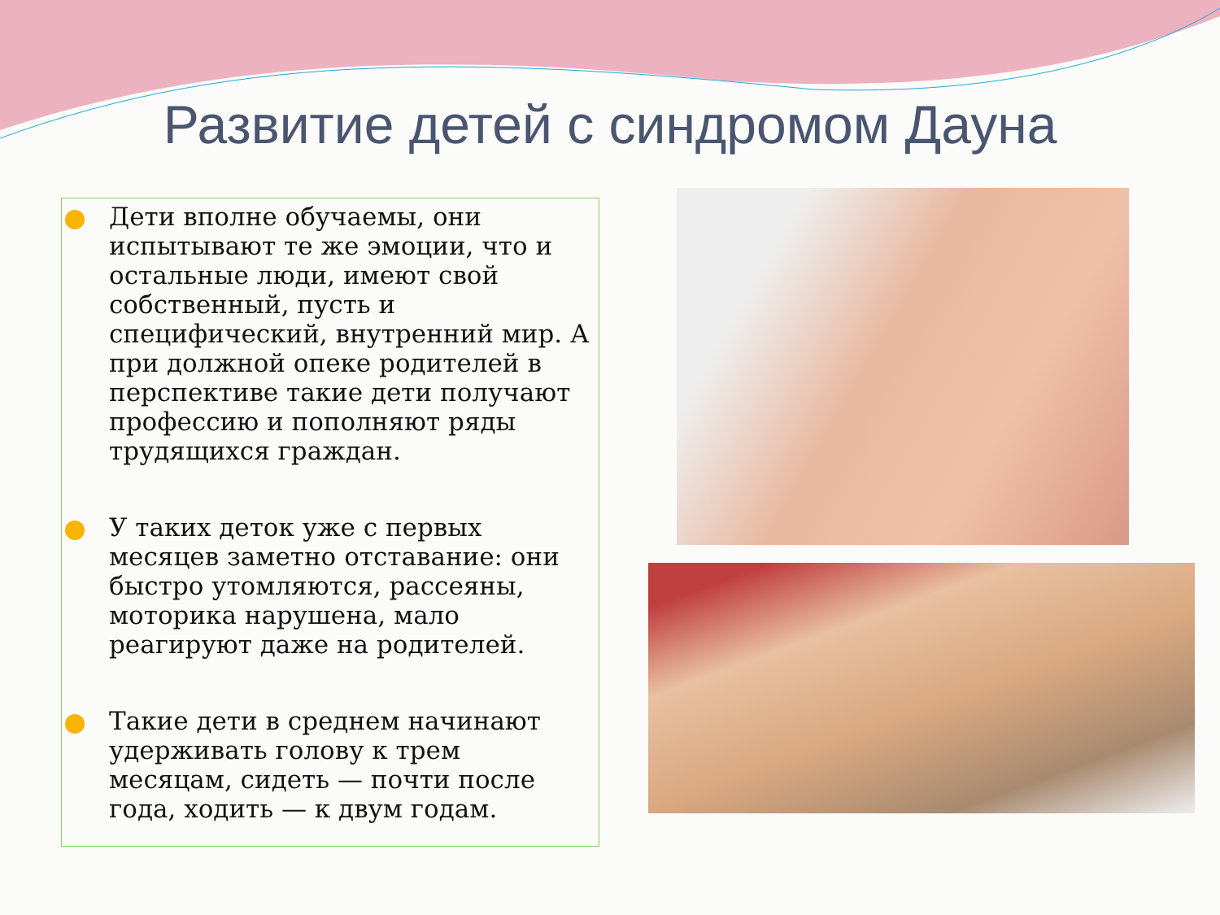Развитие детей с синдромом Дауна
Дети вполне обучаемы, они испытывают те же эмоции, что и остальные люди, имеют свой собственный, пусть и специфический, внутренний мир. А при должной опеке родителей в перспективе такие дети получают профессию и пополняют ряды трудящихся граждан.
У таких деток уже с первых месяцев заметно отставание: они быстро утомляются, рассеяны, моторика нарушена, мало реагируют даже на родителей.
Такие дети в среднем начинают удерживать голову к трем месяцам, сидеть — почти после года, ходить — к двум годам.